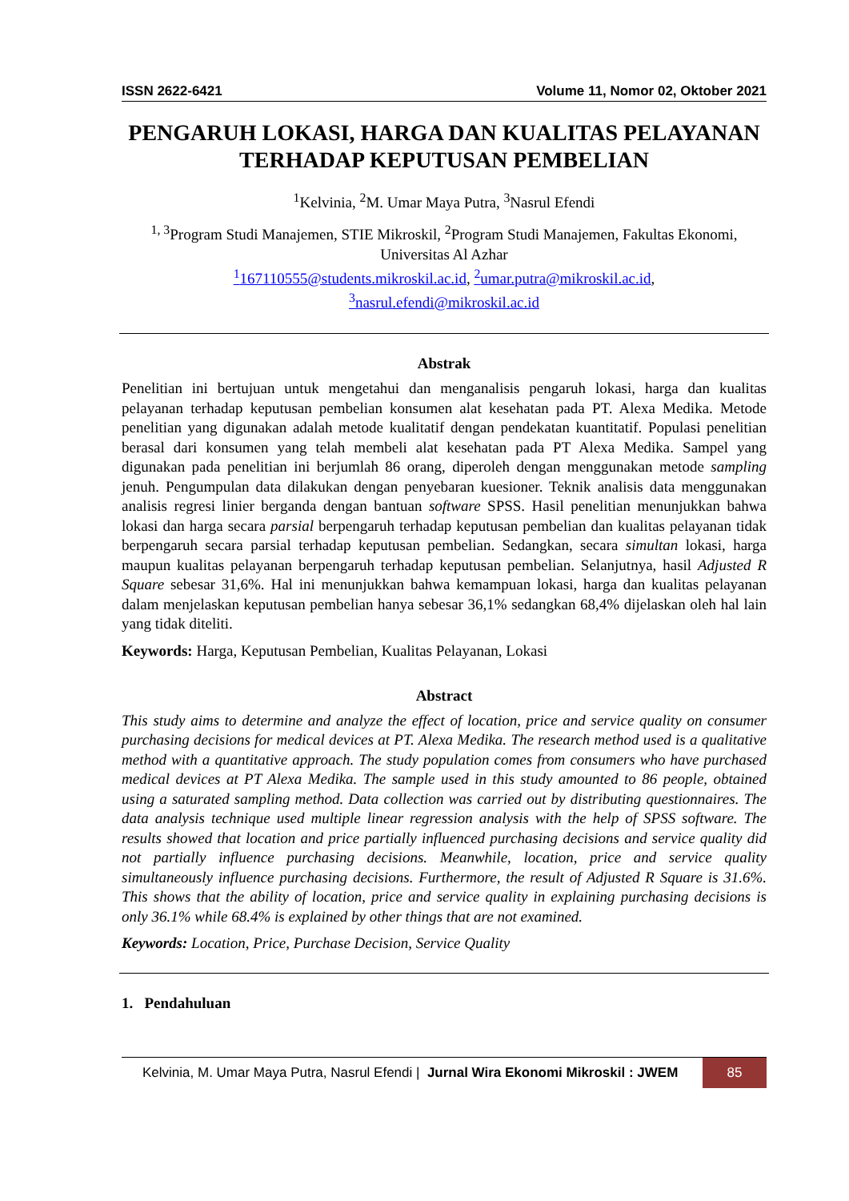ISSN 2622-6421 Volume 11, Nomor 02, Oktober 2021
PENGARUH LOKASI, HARGA DAN KUALITAS PELAYANAN TERHADAP KEPUTUSAN PEMBELIAN
<sup>1</sup> Kelvinia, <sup>2</sup>M. Umar Maya Putra, <sup>3</sup>Nasrul Efendi
<sup>1, 3</sup>Program Studi Manajemen, STIE Mikroskil, <sup>2</sup>Program Studi Manajemen, Fakultas Ekonomi, Universitas Al Azhar
<sup>1</sup> 167110555@students.mikroskil.ac.id, <sup>2</sup>umar.putra@mikroskil.ac.id,
<sup>3</sup> nasrul.efendi@mikroskil.ac.id
Abstrak
Penelitian ini bertujuan untuk mengetahui dan menganalisis pengaruh lokasi, harga dan kualitas pelayanan terhadap keputusan pembelian konsumen alat kesehatan pada PT. Alexa Medika. Metode penelitian yang digunakan adalah metode kualitatif dengan pendekatan kuantitatif. Populasi penelitian berasal dari konsumen yang telah membeli alat kesehatan pada PT Alexa Medika. Sampel yang digunakan pada penelitian ini berjumlah 86 orang, diperoleh dengan menggunakan metode sampling jenuh. Pengumpulan data dilakukan dengan penyebaran kuesioner. Teknik analisis data menggunakan analisis regresi linier berganda dengan bantuan software SPSS. Hasil penelitian menunjukkan bahwa lokasi dan harga secara parsial berpengaruh terhadap keputusan pembelian dan kualitas pelayanan tidak berpengaruh secara parsial terhadap keputusan pembelian. Sedangkan, secara simultan lokasi, harga maupun kualitas pelayanan berpengaruh terhadap keputusan pembelian. Selanjutnya, hasil Adjusted R Square sebesar 31,6%. Hal ini menunjukkan bahwa kemampuan lokasi, harga dan kualitas pelayanan dalam menjelaskan keputusan pembelian hanya sebesar 36,1% sedangkan 68,4% dijelaskan oleh hal lain yang tidak diteliti.
Keywords: Harga, Keputusan Pembelian, Kualitas Pelayanan, Lokasi
Abstract
This study aims to determine and analyze the effect of location, price and service quality on consumer purchasing decisions for medical devices at PT. Alexa Medika. The research method used is a qualitative method with a quantitative approach. The study population comes from consumers who have purchased medical devices at PT Alexa Medika. The sample used in this study amounted to 86 people, obtained using a saturated sampling method. Data collection was carried out by distributing questionnaires. The data analysis technique used multiple linear regression analysis with the help of SPSS software. The results showed that location and price partially influenced purchasing decisions and service quality did not partially influence purchasing decisions. Meanwhile, location, price and service quality simultaneously influence purchasing decisions. Furthermore, the result of Adjusted R Square is 31.6%. This shows that the ability of location, price and service quality in explaining purchasing decisions is only 36.1% while 68.4% is explained by other things that are not examined.
Keywords: Location, Price, Purchase Decision, Service Quality
1. Pendahuluan
Kelvinia, M. Umar Maya Putra, Nasrul Efendi | Jurnal Wira Ekonomi Mikroskil : JWEM 85